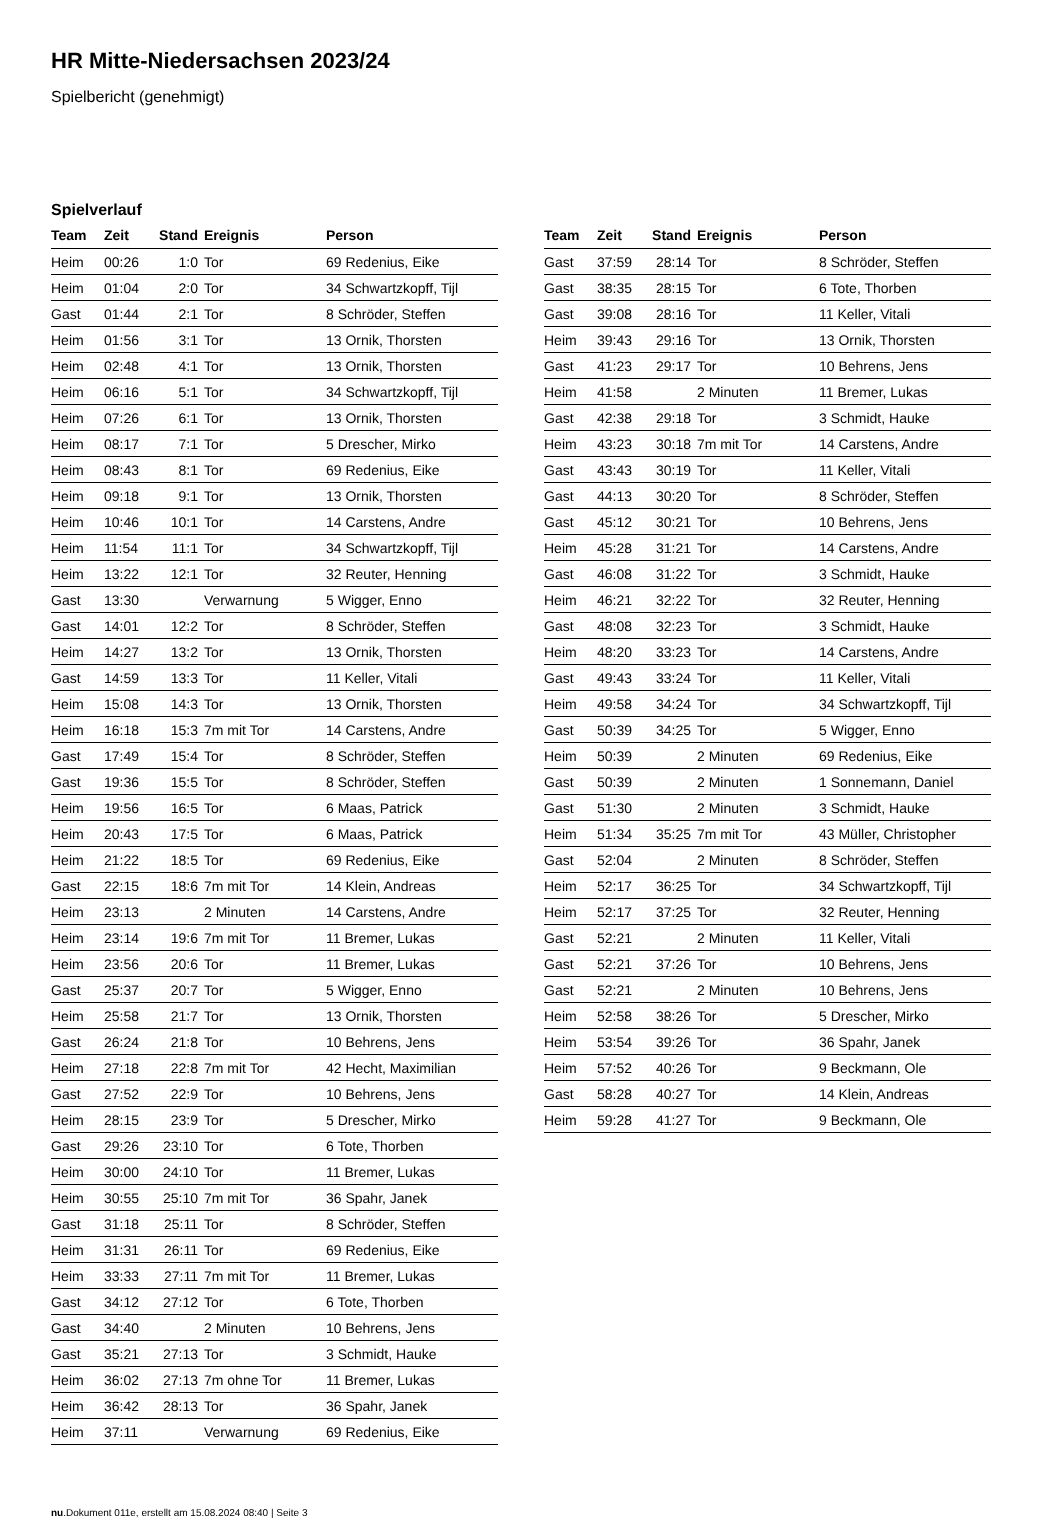HR Mitte-Niedersachsen 2023/24
Spielbericht (genehmigt)
Spielverlauf
| Team | Zeit | Stand | Ereignis | Person |
| --- | --- | --- | --- | --- |
| Heim | 00:26 | 1:0 | Tor | 69 Redenius, Eike |
| Heim | 01:04 | 2:0 | Tor | 34 Schwartzkopff, Tijl |
| Gast | 01:44 | 2:1 | Tor | 8 Schröder, Steffen |
| Heim | 01:56 | 3:1 | Tor | 13 Ornik, Thorsten |
| Heim | 02:48 | 4:1 | Tor | 13 Ornik, Thorsten |
| Heim | 06:16 | 5:1 | Tor | 34 Schwartzkopff, Tijl |
| Heim | 07:26 | 6:1 | Tor | 13 Ornik, Thorsten |
| Heim | 08:17 | 7:1 | Tor | 5 Drescher, Mirko |
| Heim | 08:43 | 8:1 | Tor | 69 Redenius, Eike |
| Heim | 09:18 | 9:1 | Tor | 13 Ornik, Thorsten |
| Heim | 10:46 | 10:1 | Tor | 14 Carstens, Andre |
| Heim | 11:54 | 11:1 | Tor | 34 Schwartzkopff, Tijl |
| Heim | 13:22 | 12:1 | Tor | 32 Reuter, Henning |
| Gast | 13:30 | | Verwarnung | 5 Wigger, Enno |
| Gast | 14:01 | 12:2 | Tor | 8 Schröder, Steffen |
| Heim | 14:27 | 13:2 | Tor | 13 Ornik, Thorsten |
| Gast | 14:59 | 13:3 | Tor | 11 Keller, Vitali |
| Heim | 15:08 | 14:3 | Tor | 13 Ornik, Thorsten |
| Heim | 16:18 | 15:3 | 7m mit Tor | 14 Carstens, Andre |
| Gast | 17:49 | 15:4 | Tor | 8 Schröder, Steffen |
| Gast | 19:36 | 15:5 | Tor | 8 Schröder, Steffen |
| Heim | 19:56 | 16:5 | Tor | 6 Maas, Patrick |
| Heim | 20:43 | 17:5 | Tor | 6 Maas, Patrick |
| Heim | 21:22 | 18:5 | Tor | 69 Redenius, Eike |
| Gast | 22:15 | 18:6 | 7m mit Tor | 14 Klein, Andreas |
| Heim | 23:13 | | 2 Minuten | 14 Carstens, Andre |
| Heim | 23:14 | 19:6 | 7m mit Tor | 11 Bremer, Lukas |
| Heim | 23:56 | 20:6 | Tor | 11 Bremer, Lukas |
| Gast | 25:37 | 20:7 | Tor | 5 Wigger, Enno |
| Heim | 25:58 | 21:7 | Tor | 13 Ornik, Thorsten |
| Gast | 26:24 | 21:8 | Tor | 10 Behrens, Jens |
| Heim | 27:18 | 22:8 | 7m mit Tor | 42 Hecht, Maximilian |
| Gast | 27:52 | 22:9 | Tor | 10 Behrens, Jens |
| Heim | 28:15 | 23:9 | Tor | 5 Drescher, Mirko |
| Gast | 29:26 | 23:10 | Tor | 6 Tote, Thorben |
| Heim | 30:00 | 24:10 | Tor | 11 Bremer, Lukas |
| Heim | 30:55 | 25:10 | 7m mit Tor | 36 Spahr, Janek |
| Gast | 31:18 | 25:11 | Tor | 8 Schröder, Steffen |
| Heim | 31:31 | 26:11 | Tor | 69 Redenius, Eike |
| Heim | 33:33 | 27:11 | 7m mit Tor | 11 Bremer, Lukas |
| Gast | 34:12 | 27:12 | Tor | 6 Tote, Thorben |
| Gast | 34:40 | | 2 Minuten | 10 Behrens, Jens |
| Gast | 35:21 | 27:13 | Tor | 3 Schmidt, Hauke |
| Heim | 36:02 | 27:13 | 7m ohne Tor | 11 Bremer, Lukas |
| Heim | 36:42 | 28:13 | Tor | 36 Spahr, Janek |
| Heim | 37:11 | | Verwarnung | 69 Redenius, Eike |
| Team | Zeit | Stand | Ereignis | Person |
| --- | --- | --- | --- | --- |
| Gast | 37:59 | 28:14 | Tor | 8 Schröder, Steffen |
| Gast | 38:35 | 28:15 | Tor | 6 Tote, Thorben |
| Gast | 39:08 | 28:16 | Tor | 11 Keller, Vitali |
| Heim | 39:43 | 29:16 | Tor | 13 Ornik, Thorsten |
| Gast | 41:23 | 29:17 | Tor | 10 Behrens, Jens |
| Heim | 41:58 | | 2 Minuten | 11 Bremer, Lukas |
| Gast | 42:38 | 29:18 | Tor | 3 Schmidt, Hauke |
| Heim | 43:23 | 30:18 | 7m mit Tor | 14 Carstens, Andre |
| Gast | 43:43 | 30:19 | Tor | 11 Keller, Vitali |
| Gast | 44:13 | 30:20 | Tor | 8 Schröder, Steffen |
| Gast | 45:12 | 30:21 | Tor | 10 Behrens, Jens |
| Heim | 45:28 | 31:21 | Tor | 14 Carstens, Andre |
| Gast | 46:08 | 31:22 | Tor | 3 Schmidt, Hauke |
| Heim | 46:21 | 32:22 | Tor | 32 Reuter, Henning |
| Gast | 48:08 | 32:23 | Tor | 3 Schmidt, Hauke |
| Heim | 48:20 | 33:23 | Tor | 14 Carstens, Andre |
| Gast | 49:43 | 33:24 | Tor | 11 Keller, Vitali |
| Heim | 49:58 | 34:24 | Tor | 34 Schwartzkopff, Tijl |
| Gast | 50:39 | 34:25 | Tor | 5 Wigger, Enno |
| Heim | 50:39 | | 2 Minuten | 69 Redenius, Eike |
| Gast | 50:39 | | 2 Minuten | 1 Sonnemann, Daniel |
| Gast | 51:30 | | 2 Minuten | 3 Schmidt, Hauke |
| Heim | 51:34 | 35:25 | 7m mit Tor | 43 Müller, Christopher |
| Gast | 52:04 | | 2 Minuten | 8 Schröder, Steffen |
| Heim | 52:17 | 36:25 | Tor | 34 Schwartzkopff, Tijl |
| Heim | 52:17 | 37:25 | Tor | 32 Reuter, Henning |
| Gast | 52:21 | | 2 Minuten | 11 Keller, Vitali |
| Gast | 52:21 | 37:26 | Tor | 10 Behrens, Jens |
| Gast | 52:21 | | 2 Minuten | 10 Behrens, Jens |
| Heim | 52:58 | 38:26 | Tor | 5 Drescher, Mirko |
| Heim | 53:54 | 39:26 | Tor | 36 Spahr, Janek |
| Heim | 57:52 | 40:26 | Tor | 9 Beckmann, Ole |
| Gast | 58:28 | 40:27 | Tor | 14 Klein, Andreas |
| Heim | 59:28 | 41:27 | Tor | 9 Beckmann, Ole |
nu.Dokument 011e, erstellt am 15.08.2024 08:40 | Seite 3